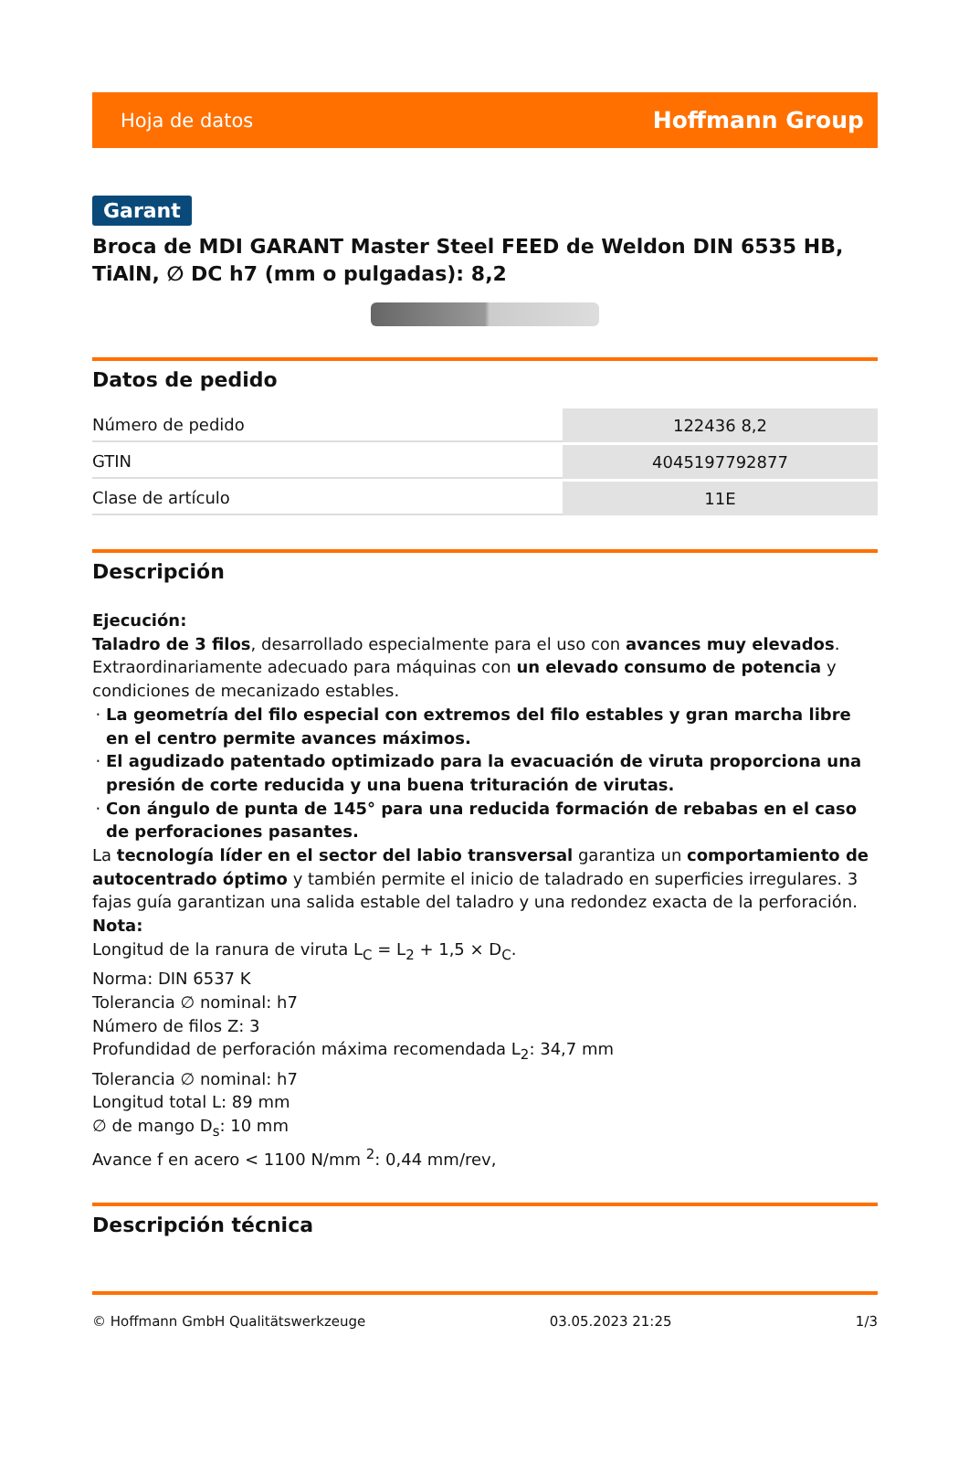Hoja de datos Hoffmann Group
Garant
Broca de MDI GARANT Master Steel FEED de Weldon DIN 6535 HB, TiAlN, ∅ DC h7 (mm o pulgadas): 8,2
Datos de pedido
| Número de pedido | 122436 8,2 |
| GTIN | 4045197792877 |
| Clase de artículo | 11E |
Descripción
Ejecución:
Taladro de 3 filos, desarrollado especialmente para el uso con avances muy elevados. Extraordinariamente adecuado para máquinas con un elevado consumo de potencia y condiciones de mecanizado estables.
La geometría del filo especial con extremos del filo estables y gran marcha libre en el centro permite avances máximos.
El agudizado patentado optimizado para la evacuación de viruta proporciona una presión de corte reducida y una buena trituración de virutas.
Con ángulo de punta de 145° para una reducida formación de rebabas en el caso de perforaciones pasantes.
La tecnología líder en el sector del labio transversal garantiza un comportamiento de autocentrado óptimo y también permite el inicio de taladrado en superficies irregulares. 3 fajas guía garantizan una salida estable del taladro y una redondez exacta de la perforación.
Nota:
Longitud de la ranura de viruta L<sub>C</sub> = L<sub>2</sub> + 1,5 × D<sub>C</sub>.
Norma: DIN 6537 K
Tolerancia ∅ nominal: h7
Número de filos Z: 3
Profundidad de perforación máxima recomendada L<sub>2</sub>: 34,7 mm
Tolerancia ∅ nominal: h7
Longitud total L: 89 mm
∅ de mango D<sub>s</sub>: 10 mm
Avance f en acero < 1100 N/mm <sup>2</sup>: 0,44 mm/rev,
Descripción técnica
© Hoffmann GmbH Qualitätswerkzeuge 03.05.2023 21:25 1/3